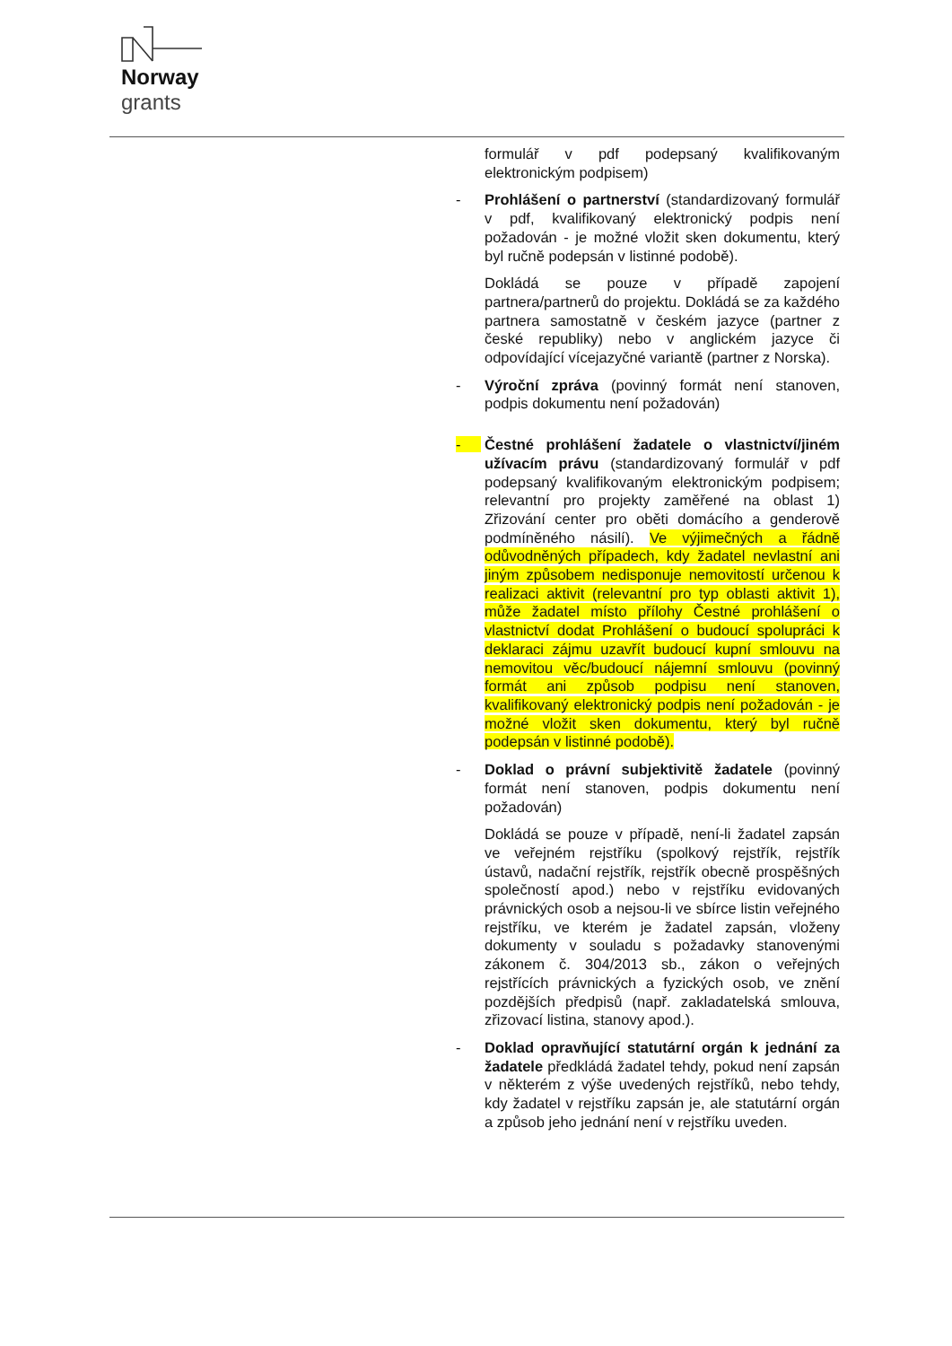Norway
grants
formulář v pdf podepsaný kvalifikovaným elektronickým podpisem)
- Prohlášení o partnerství (standardizovaný formulář v pdf, kvalifikovaný elektronický podpis není požadován - je možné vložit sken dokumentu, který byl ručně podepsán v listinné podobě).
Dokládá se pouze v případě zapojení partnera/partnerů do projektu. Dokládá se za každého partnera samostatně v českém jazyce (partner z české republiky) nebo v anglickém jazyce či odpovídající vícejazyčné variantě (partner z Norska).
- Výroční zpráva (povinný formát není stanoven, podpis dokumentu není požadován)
- Čestné prohlášení žadatele o vlastnictví/jiném užívacím právu (standardizovaný formulář v pdf podepsaný kvalifikovaným elektronickým podpisem; relevantní pro projekty zaměřené na oblast 1) Zřizování center pro oběti domácího a genderově podmíněného násilí). Ve výjimečných a řádně odůvodněných případech, kdy žadatel nevlastní ani jiným způsobem nedisponuje nemovitostí určenou k realizaci aktivit (relevantní pro typ oblasti aktivit 1), může žadatel místo přílohy Čestné prohlášení o vlastnictví dodat Prohlášení o budoucí spolupráci k deklaraci zájmu uzavřít budoucí kupní smlouvu na nemovitou věc/budoucí nájemní smlouvu (povinný formát ani způsob podpisu není stanoven, kvalifikovaný elektronický podpis není požadován - je možné vložit sken dokumentu, který byl ručně podepsán v listinné podobě).
- Doklad o právní subjektivitě žadatele (povinný formát není stanoven, podpis dokumentu není požadován)
Dokládá se pouze v případě, není-li žadatel zapsán ve veřejném rejstříku (spolkový rejstřík, rejstřík ústavů, nadační rejstřík, rejstřík obecně prospěšných společností apod.) nebo v rejstříku evidovaných právnických osob a nejsou-li ve sbírce listin veřejného rejstříku, ve kterém je žadatel zapsán, vloženy dokumenty v souladu s požadavky stanovenými zákonem č. 304/2013 sb., zákon o veřejných rejstřících právnických a fyzických osob, ve znění pozdějších předpisů (např. zakladatelská smlouva, zřizovací listina, stanovy apod.).
- Doklad opravňující statutární orgán k jednání za žadatele předkládá žadatel tehdy, pokud není zapsán v některém z výše uvedených rejstříků, nebo tehdy, kdy žadatel v rejstříku zapsán je, ale statutární orgán a způsob jeho jednání není v rejstříku uveden.